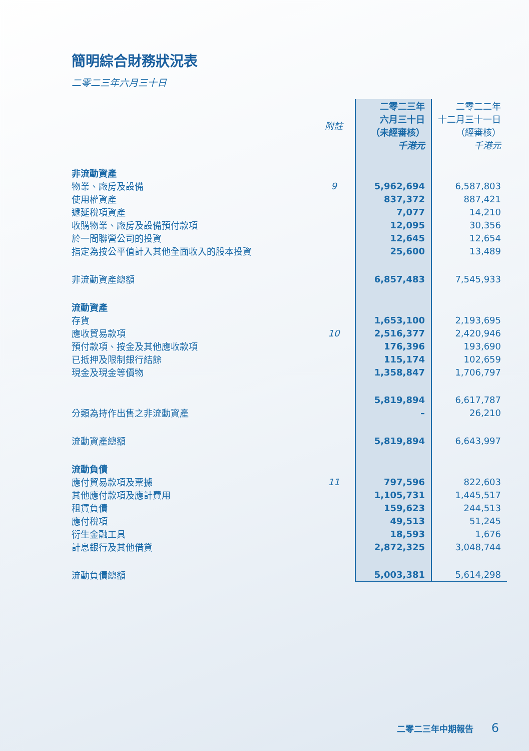簡明綜合財務狀況表
二零二三年六月三十日
| | 附註 | 二零二三年 六月三十日 （未經審核） 千港元 | 二零二二年 十二月三十一日 （經審核） 千港元 |
| --- | --- | --- | --- |
| 非流動資產 | | | |
| 物業、廠房及設備 | 9 | 5,962,694 | 6,587,803 |
| 使用權資產 | | 837,372 | 887,421 |
| 遞延稅項資產 | | 7,077 | 14,210 |
| 收購物業、廠房及設備預付款項 | | 12,095 | 30,356 |
| 於一間聯營公司的投資 | | 12,645 | 12,654 |
| 指定為按公平值計入其他全面收入的股本投資 | | 25,600 | 13,489 |
| 非流動資產總額 | | 6,857,483 | 7,545,933 |
| 流動資產 | | | |
| 存貨 | | 1,653,100 | 2,193,695 |
| 應收貿易款項 | 10 | 2,516,377 | 2,420,946 |
| 預付款項、按金及其他應收款項 | | 176,396 | 193,690 |
| 已抵押及限制銀行結餘 | | 115,174 | 102,659 |
| 現金及現金等價物 | | 1,358,847 | 1,706,797 |
| | | 5,819,894 | 6,617,787 |
| 分類為持作出售之非流動資產 | | – | 26,210 |
| 流動資產總額 | | 5,819,894 | 6,643,997 |
| 流動負債 | | | |
| 應付貿易款項及票據 | 11 | 797,596 | 822,603 |
| 其他應付款項及應計費用 | | 1,105,731 | 1,445,517 |
| 租賃負債 | | 159,623 | 244,513 |
| 應付稅項 | | 49,513 | 51,245 |
| 衍生金融工具 | | 18,593 | 1,676 |
| 計息銀行及其他借貸 | | 2,872,325 | 3,048,744 |
| 流動負債總額 | | 5,003,381 | 5,614,298 |
二零二三年中期報告 6